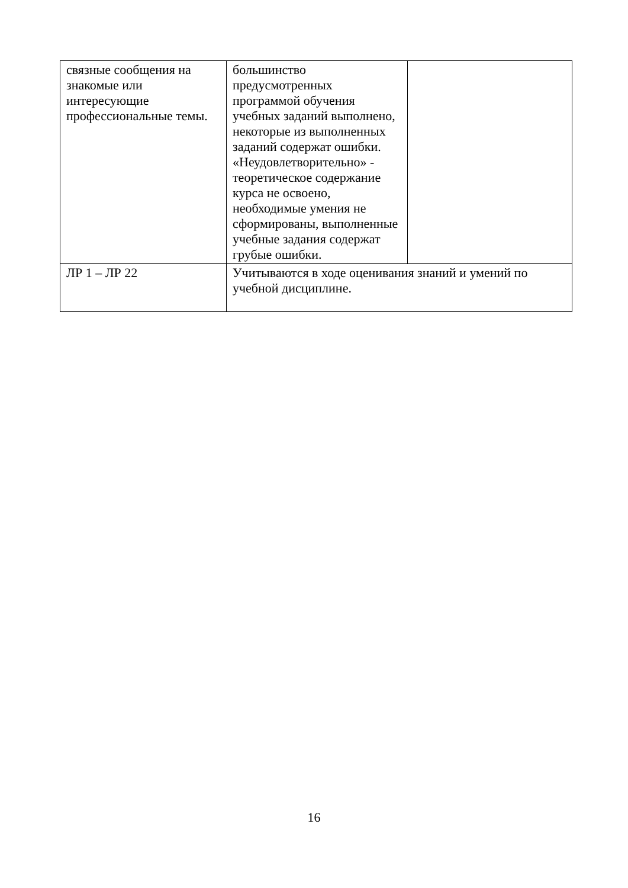| связные сообщения на знакомые или интересующие профессиональные темы. | большинство предусмотренных программой обучения учебных заданий выполнено, некоторые из выполненных заданий содержат ошибки. «Неудовлетворительно» - теоретическое содержание курса не освоено, необходимые умения не сформированы, выполненные учебные задания содержат грубые ошибки. | |
| ЛР 1 – ЛР 22 | Учитываются в ходе оценивания знаний и умений по учебной дисциплине. | |
16